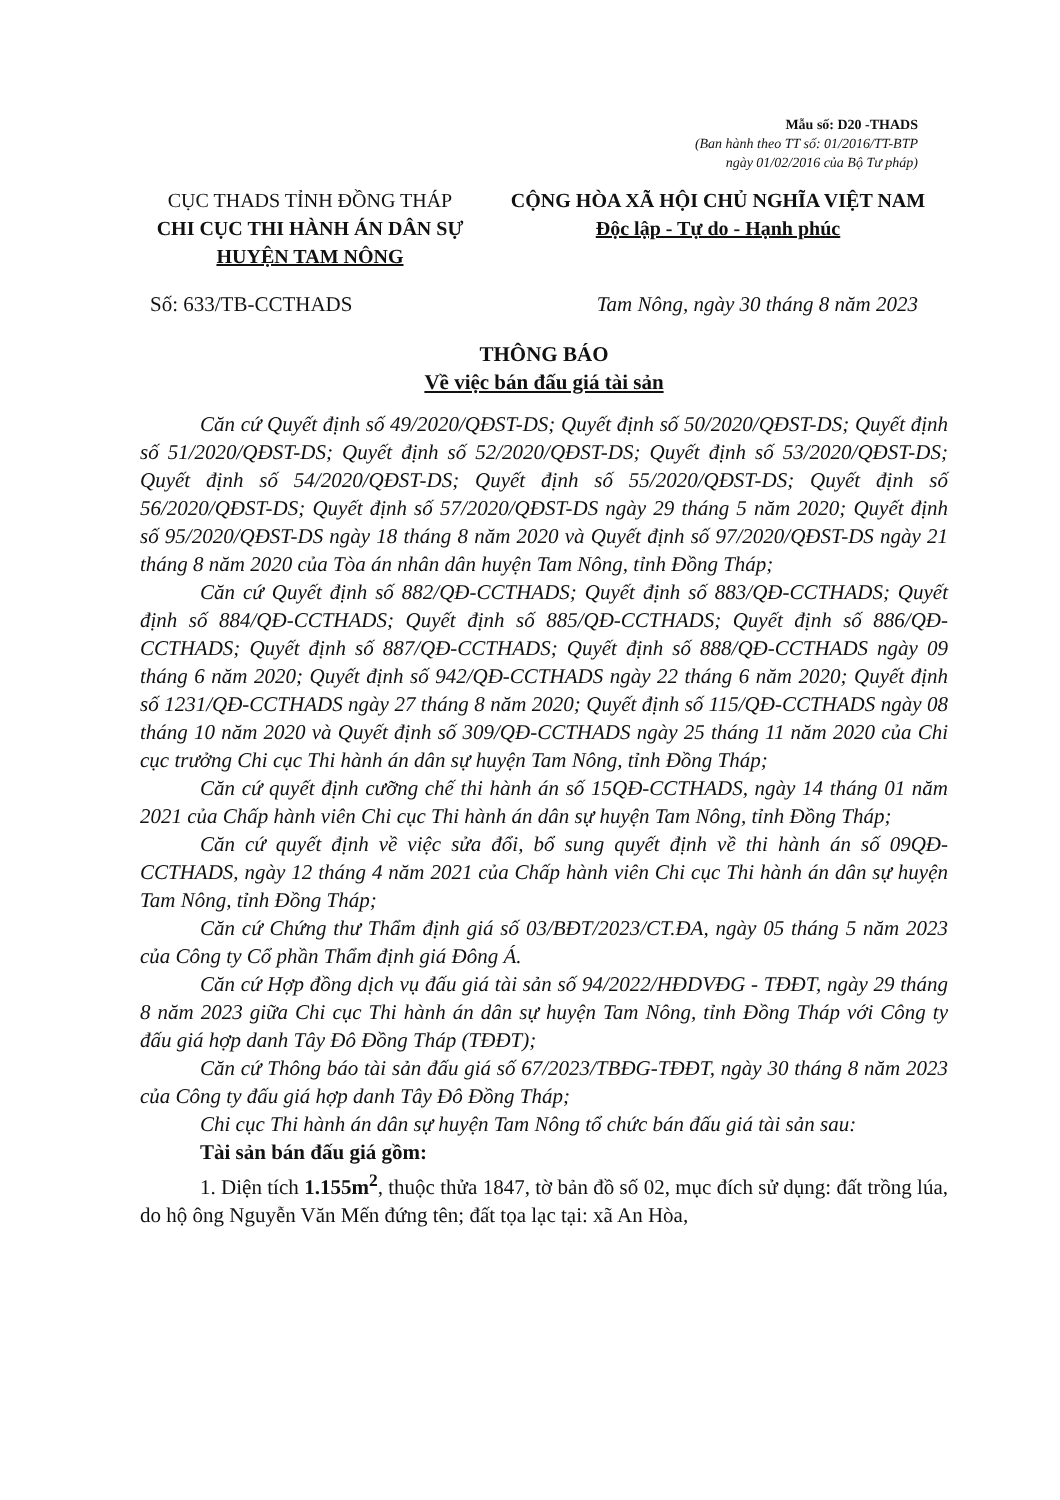Mẫu số: D20 -THADS
(Ban hành theo TT số: 01/2016/TT-BTP
ngày 01/02/2016 của Bộ Tư pháp)
CỤC THADS TỈNH ĐỒNG THÁP
CHI CỤC THI HÀNH ÁN DÂN SỰ
HUYỆN TAM NÔNG
CỘNG HÒA XÃ HỘI CHỦ NGHĨA VIỆT NAM
Độc lập - Tự do - Hạnh phúc
Số: 633/TB-CCTHADS Tam Nông, ngày 30 tháng 8 năm 2023
THÔNG BÁO
Về việc bán đấu giá tài sản
Căn cứ Quyết định số 49/2020/QĐST-DS; Quyết định số 50/2020/QĐST-DS; Quyết định số 51/2020/QĐST-DS; Quyết định số 52/2020/QĐST-DS; Quyết định số 53/2020/QĐST-DS; Quyết định số 54/2020/QĐST-DS; Quyết định số 55/2020/QĐST-DS; Quyết định số 56/2020/QĐST-DS; Quyết định số 57/2020/QĐST-DS ngày 29 tháng 5 năm 2020; Quyết định số 95/2020/QĐST-DS ngày 18 tháng 8 năm 2020 và Quyết định số 97/2020/QĐST-DS ngày 21 tháng 8 năm 2020 của Tòa án nhân dân huyện Tam Nông, tỉnh Đồng Tháp;
Căn cứ Quyết định số 882/QĐ-CCTHADS; Quyết định số 883/QĐ-CCTHADS; Quyết định số 884/QĐ-CCTHADS; Quyết định số 885/QĐ-CCTHADS; Quyết định số 886/QĐ-CCTHADS; Quyết định số 887/QĐ-CCTHADS; Quyết định số 888/QĐ-CCTHADS ngày 09 tháng 6 năm 2020; Quyết định số 942/QĐ-CCTHADS ngày 22 tháng 6 năm 2020; Quyết định số 1231/QĐ-CCTHADS ngày 27 tháng 8 năm 2020; Quyết định số 115/QĐ-CCTHADS ngày 08 tháng 10 năm 2020 và Quyết định số 309/QĐ-CCTHADS ngày 25 tháng 11 năm 2020 của Chi cục trưởng Chi cục Thi hành án dân sự huyện Tam Nông, tỉnh Đồng Tháp;
Căn cứ quyết định cưỡng chế thi hành án số 15QĐ-CCTHADS, ngày 14 tháng 01 năm 2021 của Chấp hành viên Chi cục Thi hành án dân sự huyện Tam Nông, tỉnh Đồng Tháp;
Căn cứ quyết định về việc sửa đổi, bổ sung quyết định về thi hành án số 09QĐ-CCTHADS, ngày 12 tháng 4 năm 2021 của Chấp hành viên Chi cục Thi hành án dân sự huyện Tam Nông, tỉnh Đồng Tháp;
Căn cứ Chứng thư Thẩm định giá số 03/BĐT/2023/CT.ĐA, ngày 05 tháng 5 năm 2023 của Công ty Cổ phần Thẩm định giá Đông Á.
Căn cứ Hợp đồng dịch vụ đấu giá tài sản số 94/2022/HĐDVĐG - TĐĐT, ngày 29 tháng 8 năm 2023 giữa Chi cục Thi hành án dân sự huyện Tam Nông, tỉnh Đồng Tháp với Công ty đấu giá hợp danh Tây Đô Đồng Tháp (TĐĐT);
Căn cứ Thông báo tài sản đấu giá số 67/2023/TBĐG-TĐĐT, ngày 30 tháng 8 năm 2023 của Công ty đấu giá hợp danh Tây Đô Đồng Tháp;
Chi cục Thi hành án dân sự huyện Tam Nông tổ chức bán đấu giá tài sản sau:
Tài sản bán đấu giá gồm:
1. Diện tích 1.155m<sup>2</sup>, thuộc thửa 1847, tờ bản đồ số 02, mục đích sử dụng: đất trồng lúa, do hộ ông Nguyễn Văn Mến đứng tên; đất tọa lạc tại: xã An Hòa,